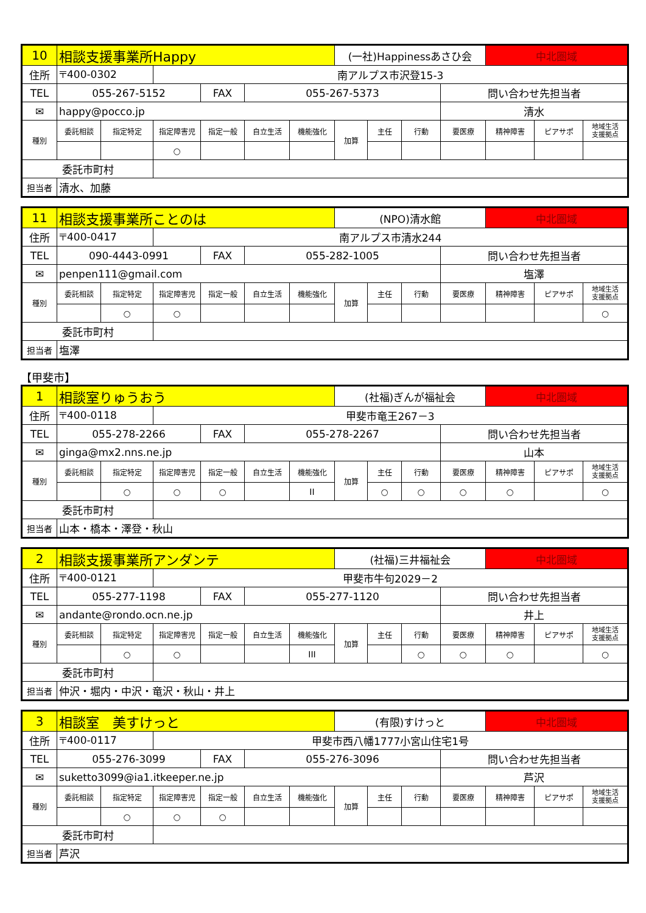| 10 | 相談支援事業所Happy | | | | | | (一社)Happinessあさひ会 | | | | 中北圏域 | | |
| 住所 | 〒400-0302 | | 南アルプス市沢登15-3 | | | | | | | | | | |
| TEL | 055-267-5152 | | | FAX | 055-267-5373 | | | | | 問い合わせ先担当者 | | | |
| ✉ | happy@pocco.jp | | | | | | | | | 清水 | | | |
| 種別 | 委託相談 | 指定特定 | 指定障害児 | 指定一般 | 自立生活 | 機能強化 | 加算 | 主任 | 行動 | 要医療 | 精神障害 | ピアサポ | 地域生活 支援拠点 |
| | | | ○ | | | | | | | | | | |
| 委託市町村 | | | | | | | | | | | | | |
| 担当者 | 清水、加藤 | | | | | | | | | | | | |
| 11 | 相談支援事業所ことのは | | | | | | (NPO)清水館 | | | | 中北圏域 | | |
| 住所 | 〒400-0417 | | 南アルプス市清水244 | | | | | | | | | | |
| TEL | 090-4443-0991 | | | FAX | 055-282-1005 | | | | | 問い合わせ先担当者 | | | |
| ✉ | penpen111@gmail.com | | | | | | | | | 塩澤 | | | |
| 種別 | 委託相談 | 指定特定 | 指定障害児 | 指定一般 | 自立生活 | 機能強化 | 加算 | 主任 | 行動 | 要医療 | 精神障害 | ピアサポ | 地域生活 支援拠点 |
| | | ○ | ○ | | | | | | | | | | ○ |
| 委託市町村 | | | | | | | | | | | | | |
| 担当者 | 塩澤 | | | | | | | | | | | | |
【甲斐市】
| 1 | 相談室りゅうおう | | | | | | (社福)ぎんが福祉会 | | | | 中北圏域 | | |
| 住所 | 〒400-0118 | | 甲斐市竜王267－3 | | | | | | | | | | |
| TEL | 055-278-2266 | | | FAX | 055-278-2267 | | | | | 問い合わせ先担当者 | | | |
| ✉ | ginga@mx2.nns.ne.jp | | | | | | | | | 山本 | | | |
| 種別 | 委託相談 | 指定特定 | 指定障害児 | 指定一般 | 自立生活 | 機能強化 | 加算 | 主任 | 行動 | 要医療 | 精神障害 | ピアサポ | 地域生活 支援拠点 |
| | | ○ | ○ | ○ | | II | | ○ | ○ | ○ | ○ | | ○ |
| 委託市町村 | | | | | | | | | | | | | |
| 担当者 | 山本・橋本・澤登・秋山 | | | | | | | | | | | | |
| 2 | 相談支援事業所アンダンテ | | | | | | (社福)三井福祉会 | | | | 中北圏域 | | |
| 住所 | 〒400-0121 | | 甲斐市牛句2029－2 | | | | | | | | | | |
| TEL | 055-277-1198 | | | FAX | 055-277-1120 | | | | | 問い合わせ先担当者 | | | |
| ✉ | andante@rondo.ocn.ne.jp | | | | | | | | | 井上 | | | |
| 種別 | 委託相談 | 指定特定 | 指定障害児 | 指定一般 | 自立生活 | 機能強化 | 加算 | 主任 | 行動 | 要医療 | 精神障害 | ピアサポ | 地域生活 支援拠点 |
| | | ○ | ○ | | | III | | | ○ | ○ | ○ | | ○ |
| 委託市町村 | | | | | | | | | | | | | |
| 担当者 | 仲沢・堀内・中沢・竜沢・秋山・井上 | | | | | | | | | | | | |
| 3 | 相談室 美すけっと | | | | | | (有限)すけっと | | | | 中北圏域 | | |
| 住所 | 〒400-0117 | | 甲斐市西八幡1777小宮山住宅1号 | | | | | | | | | | |
| TEL | 055-276-3099 | | | FAX | 055-276-3096 | | | | | 問い合わせ先担当者 | | | |
| ✉ | suketto3099@ia1.itkeeper.ne.jp | | | | | | | | | 芦沢 | | | |
| 種別 | 委託相談 | 指定特定 | 指定障害児 | 指定一般 | 自立生活 | 機能強化 | 加算 | 主任 | 行動 | 要医療 | 精神障害 | ピアサポ | 地域生活 支援拠点 |
| | | ○ | ○ | ○ | | | | | | | | | |
| 委託市町村 | | | | | | | | | | | | | |
| 担当者 | 芦沢 | | | | | | | | | | | | |